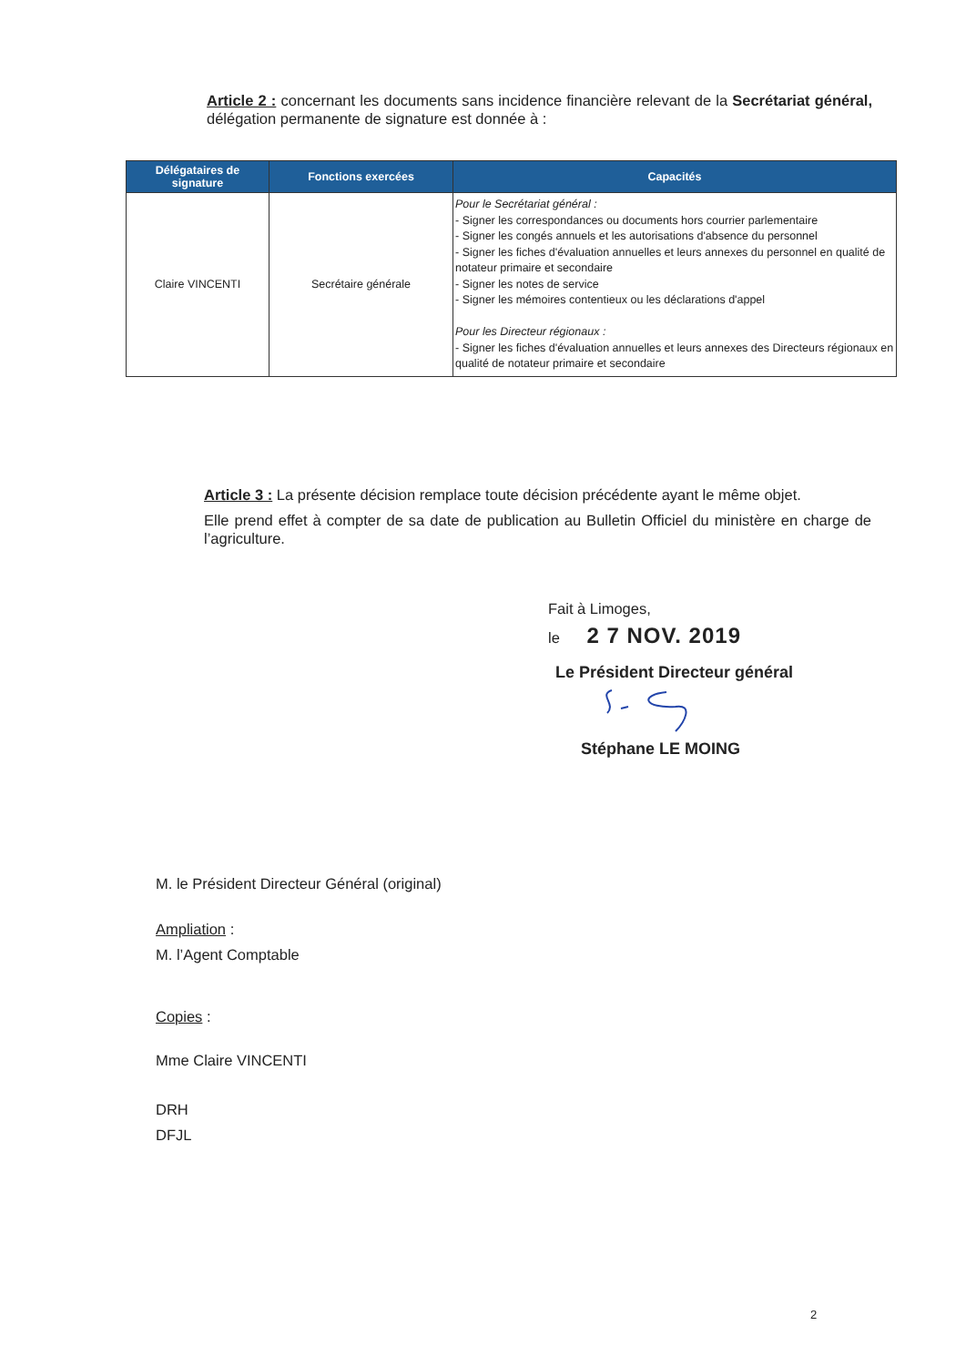Article 2 : concernant les documents sans incidence financière relevant de la Secrétariat général, délégation permanente de signature est donnée à :
| Délégataires de signature | Fonctions exercées | Capacités |
| --- | --- | --- |
| Claire VINCENTI | Secrétaire générale | Pour le Secrétariat général : - Signer les correspondances ou documents hors courrier parlementaire - Signer les congés annuels et les autorisations d'absence du personnel - Signer les fiches d'évaluation annuelles et leurs annexes du personnel en qualité de notateur primaire et secondaire - Signer les notes de service - Signer les mémoires contentieux ou les déclarations d'appel Pour les Directeur régionaux : - Signer les fiches d'évaluation annuelles et leurs annexes des Directeurs régionaux en qualité de notateur primaire et secondaire |
Article 3 : La présente décision remplace toute décision précédente ayant le même objet.
Elle prend effet à compter de sa date de publication au Bulletin Officiel du ministère en charge de l’agriculture.
Fait à Limoges,
le 2 7 NOV. 2019
Le Président Directeur général
Stéphane LE MOING
M. le Président Directeur Général (original)
Ampliation :
M. l’Agent Comptable
Copies :
Mme Claire VINCENTI
DRH
DFJL
2